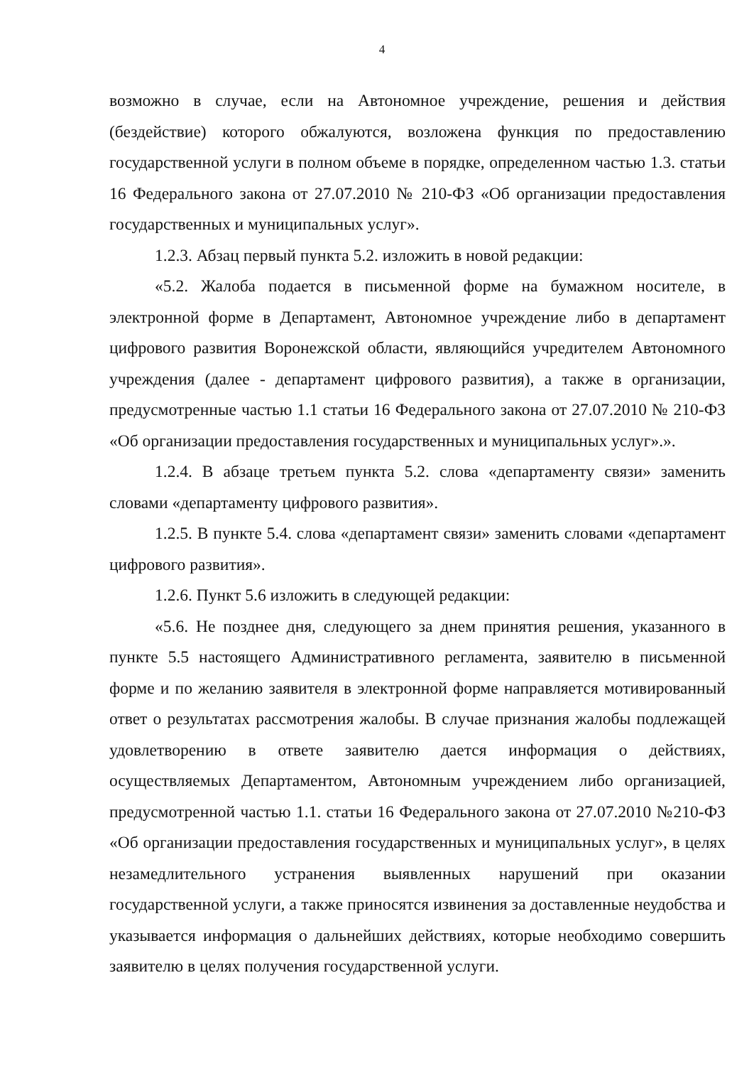4
возможно в случае, если на Автономное учреждение, решения и действия (бездействие) которого обжалуются, возложена функция по предоставлению государственной услуги в полном объеме в порядке, определенном частью 1.3. статьи 16 Федерального закона от 27.07.2010 № 210-ФЗ «Об организации предоставления государственных и муниципальных услуг».
1.2.3. Абзац первый пункта 5.2. изложить в новой редакции:
«5.2. Жалоба подается в письменной форме на бумажном носителе, в электронной форме в Департамент, Автономное учреждение либо в департамент цифрового развития Воронежской области, являющийся учредителем Автономного учреждения (далее - департамент цифрового развития), а также в организации, предусмотренные частью 1.1 статьи 16 Федерального закона от 27.07.2010 № 210-ФЗ «Об организации предоставления государственных и муниципальных услуг».».
1.2.4. В абзаце третьем пункта 5.2. слова «департаменту связи» заменить словами «департаменту цифрового развития».
1.2.5. В пункте 5.4. слова «департамент связи» заменить словами «департамент цифрового развития».
1.2.6. Пункт 5.6 изложить в следующей редакции:
«5.6. Не позднее дня, следующего за днем принятия решения, указанного в пункте 5.5 настоящего Административного регламента, заявителю в письменной форме и по желанию заявителя в электронной форме направляется мотивированный ответ о результатах рассмотрения жалобы. В случае признания жалобы подлежащей удовлетворению в ответе заявителю дается информация о действиях, осуществляемых Департаментом, Автономным учреждением либо организацией, предусмотренной частью 1.1. статьи 16 Федерального закона от 27.07.2010 №210-ФЗ «Об организации предоставления государственных и муниципальных услуг», в целях незамедлительного устранения выявленных нарушений при оказании государственной услуги, а также приносятся извинения за доставленные неудобства и указывается информация о дальнейших действиях, которые необходимо совершить заявителю в целях получения государственной услуги.